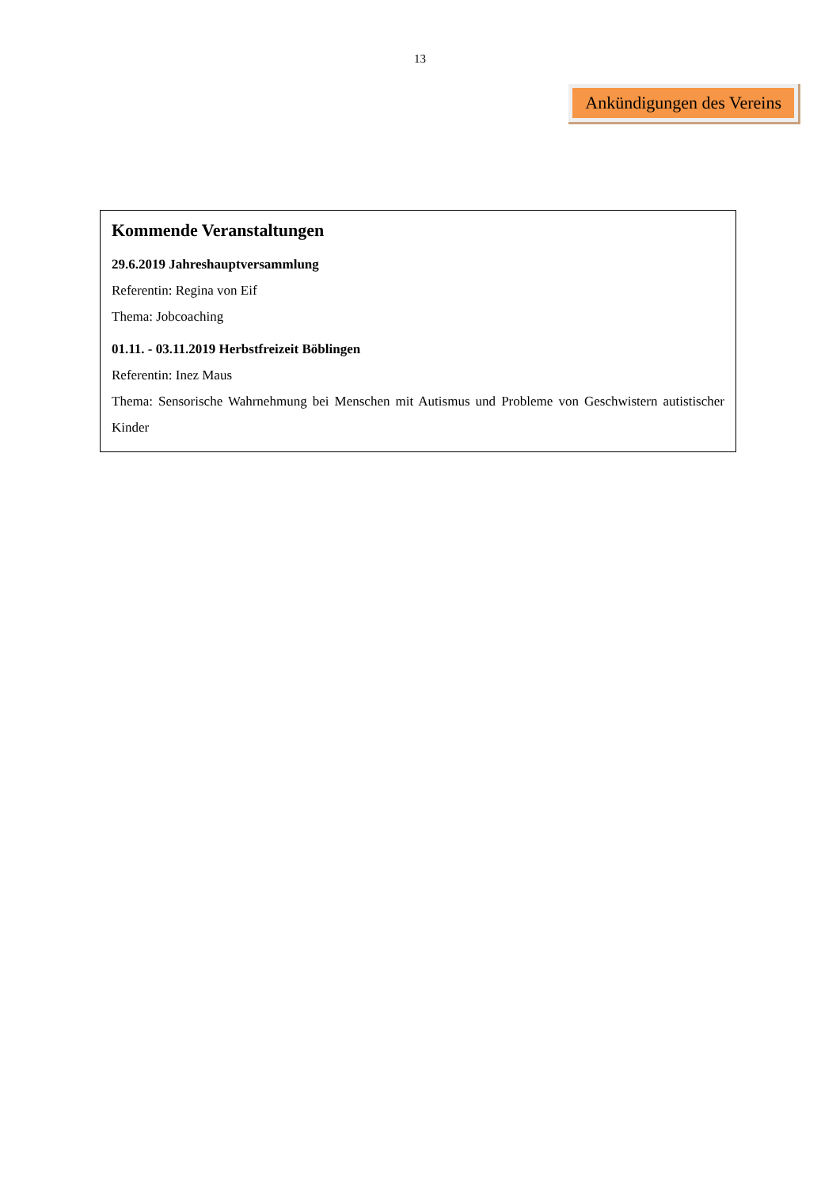13
Ankündigungen des Vereins
Kommende Veranstaltungen
29.6.2019 Jahreshauptversammlung
Referentin: Regina von Eif
Thema: Jobcoaching
01.11. - 03.11.2019 Herbstfreizeit Böblingen
Referentin: Inez Maus
Thema: Sensorische Wahrnehmung bei Menschen mit Autismus und Probleme von Geschwistern autistischer Kinder